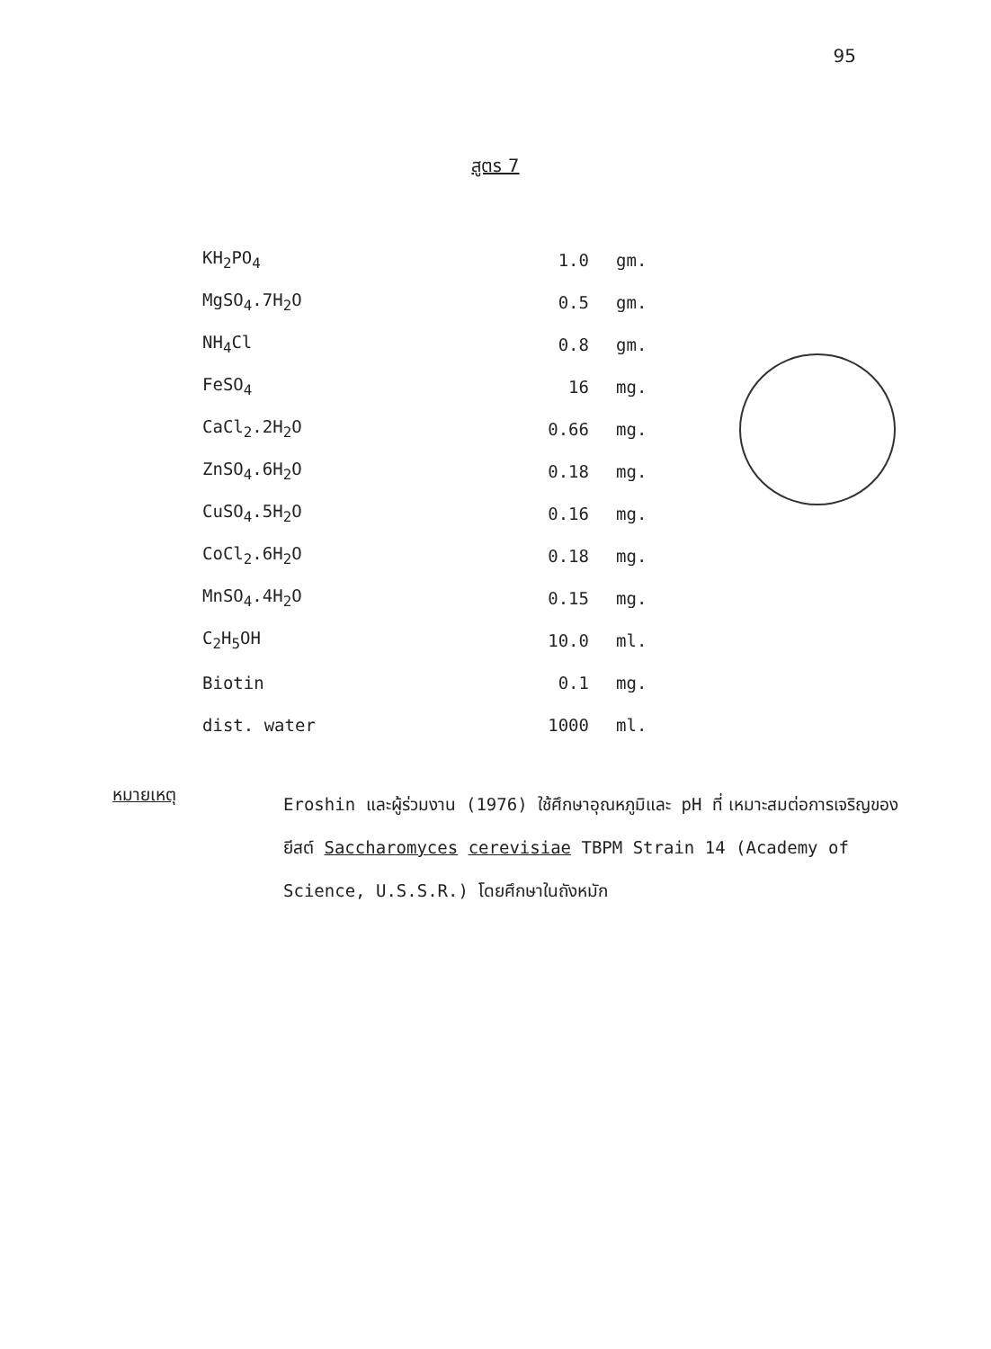95
สูตร 7
| KH<sub>2</sub>PO<sub>4</sub> | 1.0 | gm. |
| MgSO<sub>4</sub>.7H<sub>2</sub>O | 0.5 | gm. |
| NH<sub>4</sub>Cl | 0.8 | gm. |
| FeSO<sub>4</sub> | 16 | mg. |
| CaCl<sub>2</sub>.2H<sub>2</sub>O | 0.66 | mg. |
| ZnSO<sub>4</sub>.6H<sub>2</sub>O | 0.18 | mg. |
| CuSO<sub>4</sub>.5H<sub>2</sub>O | 0.16 | mg. |
| CoCl<sub>2</sub>.6H<sub>2</sub>O | 0.18 | mg. |
| MnSO<sub>4</sub>.4H<sub>2</sub>O | 0.15 | mg. |
| C<sub>2</sub>H<sub>5</sub>OH | 10.0 | ml. |
| Biotin | 0.1 | mg. |
| dist. water | 1000 | ml. |
หมายเหตุ
Eroshin และผู้ร่วมงาน (1976) ใช้ศึกษาอุณหภูมิและ pH ที่ เหมาะสมต่อการเจริญของยีสต์ Saccharomyces cerevisiae TBPM Strain 14 (Academy of Science, U.S.S.R.) โดยศึกษาในถังหมัก